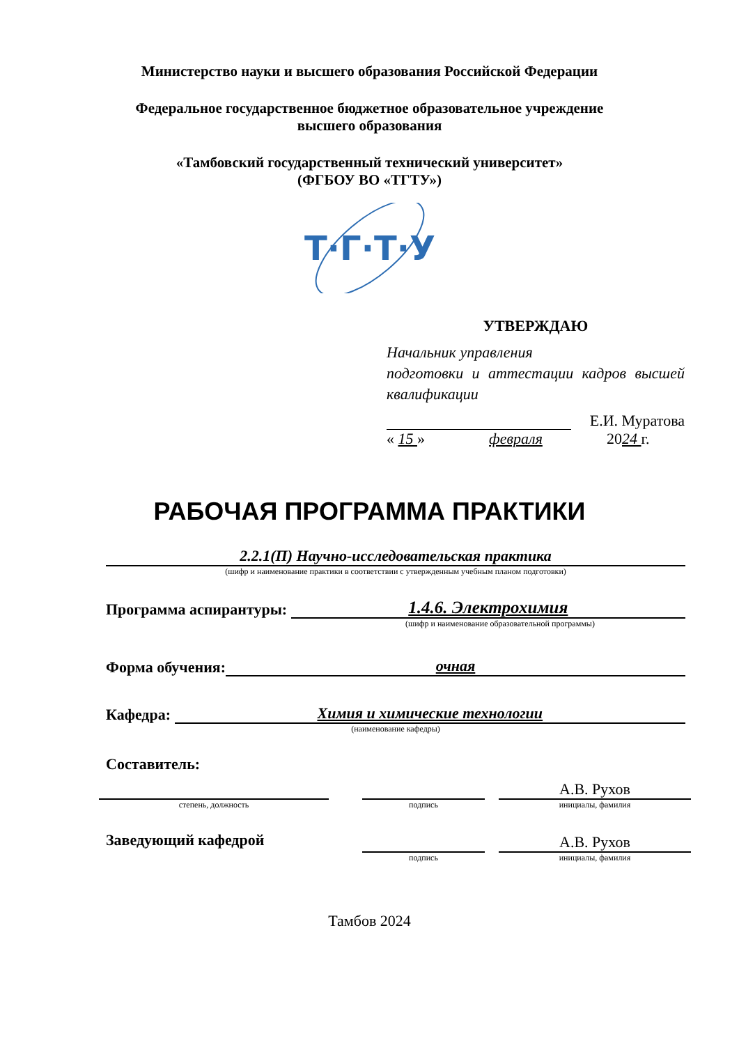Министерство науки и высшего образования Российской Федерации
Федеральное государственное бюджетное образовательное учреждение
высшего образования
«Тамбовский государственный технический университет»
(ФГБОУ ВО «ТГТУ»)
Т·Г·Т·У
УТВЕРЖДАЮ
Начальник управления
подготовки и аттестации кадров высшей квалификации
Е.И. Муратова
« 15 » февраля 2024 г.
РАБОЧАЯ ПРОГРАММА ПРАКТИКИ
2.2.1(П) Научно-исследовательская практика
(шифр и наименование практики в соответствии с утвержденным учебным планом подготовки)
Программа аспирантуры: 1.4.6. Электрохимия
(шифр и наименование образовательной программы)
Форма обучения: очная
Кафедра: Химия и химические технологии
(наименование кафедры)
Составитель:
степень, должность
подпись
А.В. Рухов
инициалы, фамилия
Заведующий кафедрой
подпись
А.В. Рухов
инициалы, фамилия
Тамбов 2024